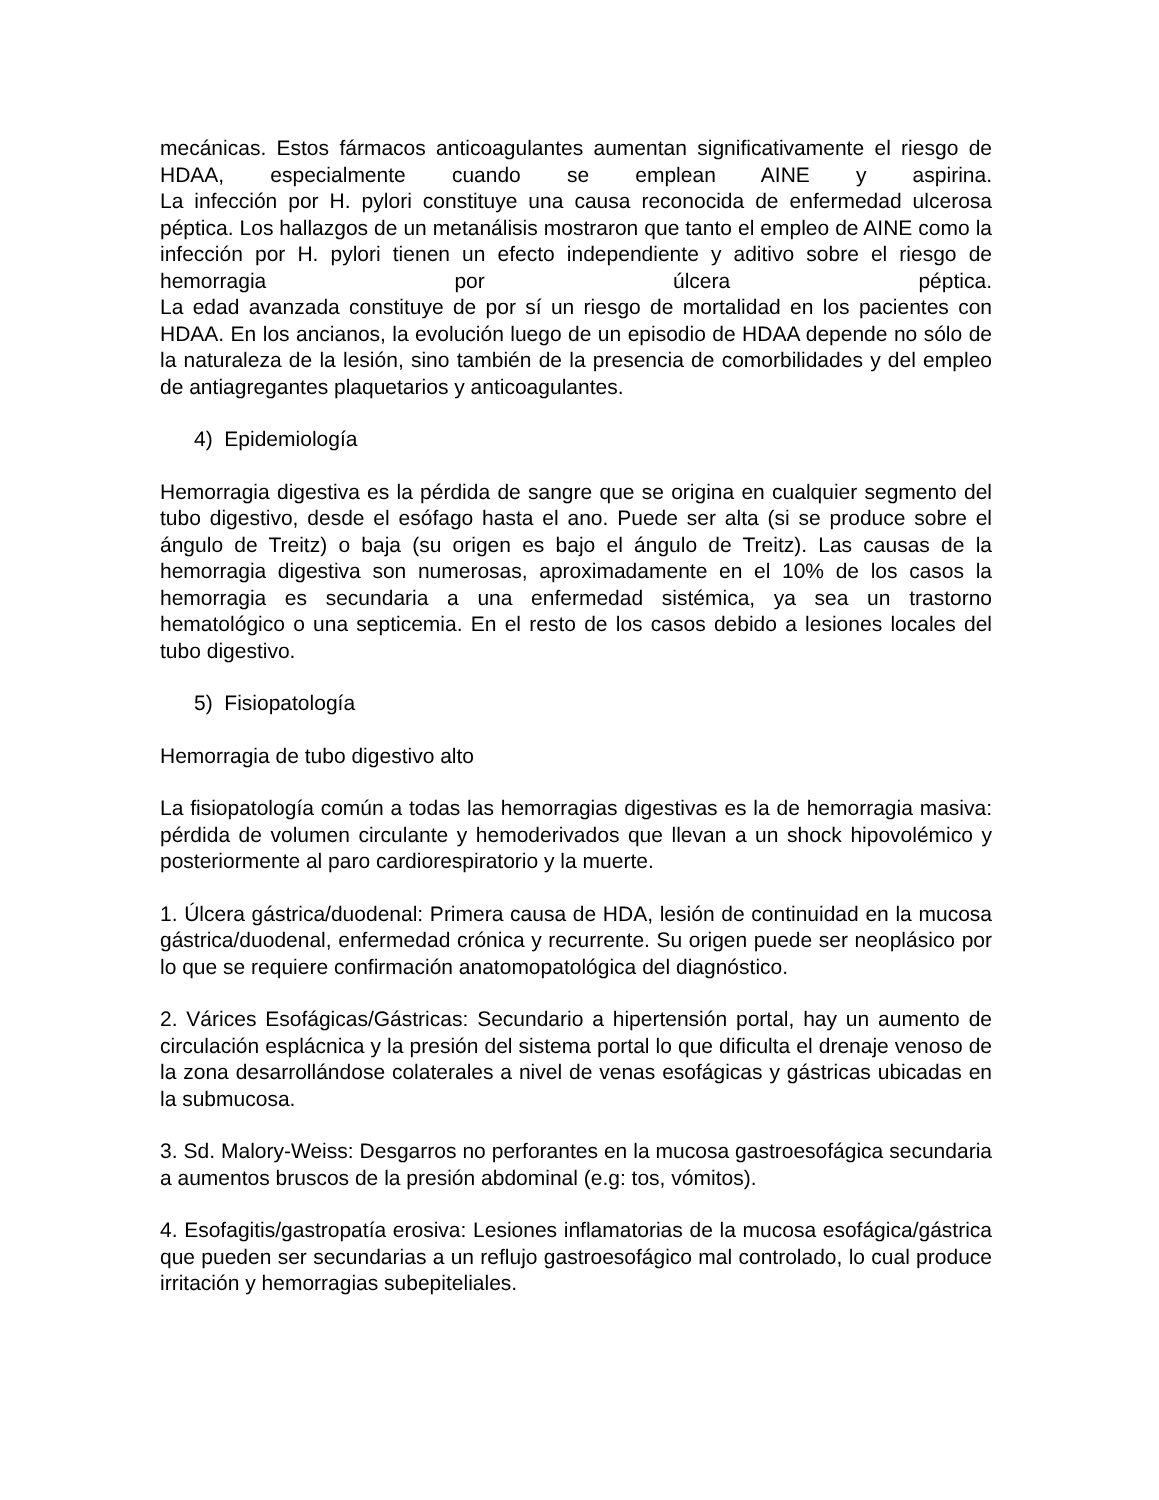mecánicas. Estos fármacos anticoagulantes aumentan significativamente el riesgo de HDAA, especialmente cuando se emplean AINE y aspirina.
La infección por H. pylori constituye una causa reconocida de enfermedad ulcerosa péptica. Los hallazgos de un metanálisis mostraron que tanto el empleo de AINE como la infección por H. pylori tienen un efecto independiente y aditivo sobre el riesgo de hemorragia por úlcera péptica.
La edad avanzada constituye de por sí un riesgo de mortalidad en los pacientes con HDAA. En los ancianos, la evolución luego de un episodio de HDAA depende no sólo de la naturaleza de la lesión, sino también de la presencia de comorbilidades y del empleo de antiagregantes plaquetarios y anticoagulantes.
4) Epidemiología
Hemorragia digestiva es la pérdida de sangre que se origina en cualquier segmento del tubo digestivo, desde el esófago hasta el ano. Puede ser alta (si se produce sobre el ángulo de Treitz) o baja (su origen es bajo el ángulo de Treitz). Las causas de la hemorragia digestiva son numerosas, aproximadamente en el 10% de los casos la hemorragia es secundaria a una enfermedad sistémica, ya sea un trastorno hematológico o una septicemia. En el resto de los casos debido a lesiones locales del tubo digestivo.
5) Fisiopatología
Hemorragia de tubo digestivo alto
La fisiopatología común a todas las hemorragias digestivas es la de hemorragia masiva: pérdida de volumen circulante y hemoderivados que llevan a un shock hipovolémico y posteriormente al paro cardiorespiratorio y la muerte.
1. Úlcera gástrica/duodenal: Primera causa de HDA, lesión de continuidad en la mucosa gástrica/duodenal, enfermedad crónica y recurrente. Su origen puede ser neoplásico por lo que se requiere confirmación anatomopatológica del diagnóstico.
2. Várices Esofágicas/Gástricas: Secundario a hipertensión portal, hay un aumento de circulación esplácnica y la presión del sistema portal lo que dificulta el drenaje venoso de la zona desarrollándose colaterales a nivel de venas esofágicas y gástricas ubicadas en la submucosa.
3. Sd. Malory-Weiss: Desgarros no perforantes en la mucosa gastroesofágica secundaria a aumentos bruscos de la presión abdominal (e.g: tos, vómitos).
4. Esofagitis/gastropatía erosiva: Lesiones inflamatorias de la mucosa esofágica/gástrica que pueden ser secundarias a un reflujo gastroesofágico mal controlado, lo cual produce irritación y hemorragias subepiteliales.